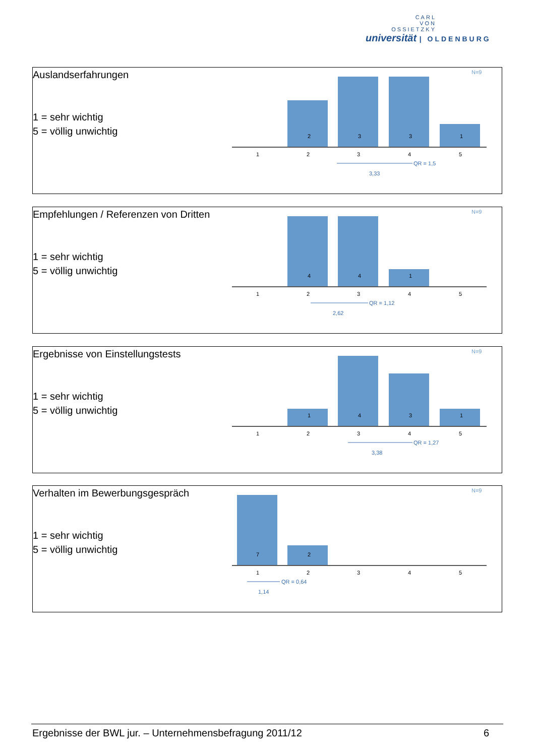CARL
VON
OSSIETZKY
universität | OLDENBURG
Auslandserfahrungen
1 = sehr wichtig
5 = völlig unwichtig
N=9
2
3
3
1
1
2
3
4
5
QR = 1,5
3,33
Empfehlungen / Referenzen von Dritten
1 = sehr wichtig
5 = völlig unwichtig
N=9
4
4
1
1
2
3
4
5
QR = 1,12
2,62
Ergebnisse von Einstellungstests
1 = sehr wichtig
5 = völlig unwichtig
N=9
1
4
3
1
1
2
3
4
5
QR = 1,27
3,38
Verhalten im Bewerbungsgespräch
1 = sehr wichtig
5 = völlig unwichtig
N=9
7
2
1
2
3
4
5
QR = 0,64
1,14
Ergebnisse der BWL jur. – Unternehmensbefragung 2011/12 6